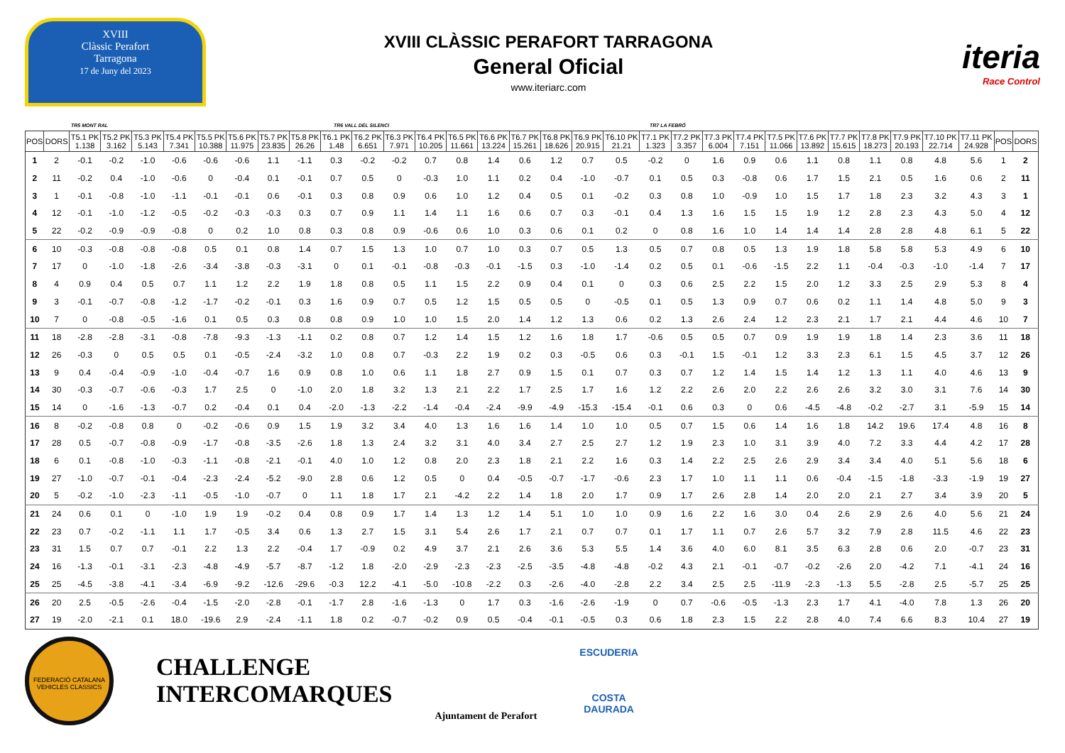XVIII
Clàssic Perafort
Tarragona
17 de Juny del 2023
XVIII CLÀSSIC PERAFORT TARRAGONA
General Oficial
www.iteriarc.com
iteria
Race Control
TR5 MONT RAL TR6 VALL DEL SILENCI TR7 LA FEBRÓ
| POS | DORS | T5.1 PK 1.138 | T5.2 PK 3.162 | T5.3 PK 5.143 | T5.4 PK 7.341 | T5.5 PK 10.388 | T5.6 PK 11.975 | T5.7 PK 23.835 | T5.8 PK 26.26 | T6.1 PK 1.48 | T6.2 PK 6.651 | T6.3 PK 7.971 | T6.4 PK 10.205 | T6.5 PK 11.661 | T6.6 PK 13.224 | T6.7 PK 15.261 | T6.8 PK 18.626 | T6.9 PK 20.915 | T6.10 PK 21.21 | T7.1 PK 1.323 | T7.2 PK 3.357 | T7.3 PK 6.004 | T7.4 PK 7.151 | T7.5 PK 11.066 | T7.6 PK 13.892 | T7.7 PK 15.615 | T7.8 PK 18.273 | T7.9 PK 20.193 | T7.10 PK 22.714 | T7.11 PK 24.928 | POS | DORS |
| --- | --- | --- | --- | --- | --- | --- | --- | --- | --- | --- | --- | --- | --- | --- | --- | --- | --- | --- | --- | --- | --- | --- | --- | --- | --- | --- | --- | --- | --- | --- | --- | --- |
| 1 | 2 | -0.1 | -0.2 | -1.0 | -0.6 | -0.6 | -0.6 | 1.1 | -1.1 | 0.3 | -0.2 | -0.2 | 0.7 | 0.8 | 1.4 | 0.6 | 1.2 | 0.7 | 0.5 | -0.2 | 0 | 1.6 | 0.9 | 0.6 | 1.1 | 0.8 | 1.1 | 0.8 | 4.8 | 5.6 | 1 | 2 |
| 2 | 11 | -0.2 | 0.4 | -1.0 | -0.6 | 0 | -0.4 | 0.1 | -0.1 | 0.7 | 0.5 | 0 | -0.3 | 1.0 | 1.1 | 0.2 | 0.4 | -1.0 | -0.7 | 0.1 | 0.5 | 0.3 | -0.8 | 0.6 | 1.7 | 1.5 | 2.1 | 0.5 | 1.6 | 0.6 | 2 | 11 |
| 3 | 1 | -0.1 | -0.8 | -1.0 | -1.1 | -0.1 | -0.1 | 0.6 | -0.1 | 0.3 | 0.8 | 0.9 | 0.6 | 1.0 | 1.2 | 0.4 | 0.5 | 0.1 | -0.2 | 0.3 | 0.8 | 1.0 | -0.9 | 1.0 | 1.5 | 1.7 | 1.8 | 2.3 | 3.2 | 4.3 | 3 | 1 |
| 4 | 12 | -0.1 | -1.0 | -1.2 | -0.5 | -0.2 | -0.3 | -0.3 | 0.3 | 0.7 | 0.9 | 1.1 | 1.4 | 1.1 | 1.6 | 0.6 | 0.7 | 0.3 | -0.1 | 0.4 | 1.3 | 1.6 | 1.5 | 1.5 | 1.9 | 1.2 | 2.8 | 2.3 | 4.3 | 5.0 | 4 | 12 |
| 5 | 22 | -0.2 | -0.9 | -0.9 | -0.8 | 0 | 0.2 | 1.0 | 0.8 | 0.3 | 0.8 | 0.9 | -0.6 | 0.6 | 1.0 | 0.3 | 0.6 | 0.1 | 0.2 | 0 | 0.8 | 1.6 | 1.0 | 1.4 | 1.4 | 1.4 | 2.8 | 2.8 | 4.8 | 6.1 | 5 | 22 |
| 6 | 10 | -0.3 | -0.8 | -0.8 | -0.8 | 0.5 | 0.1 | 0.8 | 1.4 | 0.7 | 1.5 | 1.3 | 1.0 | 0.7 | 1.0 | 0.3 | 0.7 | 0.5 | 1.3 | 0.5 | 0.7 | 0.8 | 0.5 | 1.3 | 1.9 | 1.8 | 5.8 | 5.8 | 5.3 | 4.9 | 6 | 10 |
| 7 | 17 | 0 | -1.0 | -1.8 | -2.6 | -3.4 | -3.8 | -0.3 | -3.1 | 0 | 0.1 | -0.1 | -0.8 | -0.3 | -0.1 | -1.5 | 0.3 | -1.0 | -1.4 | 0.2 | 0.5 | 0.1 | -0.6 | -1.5 | 2.2 | 1.1 | -0.4 | -0.3 | -1.0 | -1.4 | 7 | 17 |
| 8 | 4 | 0.9 | 0.4 | 0.5 | 0.7 | 1.1 | 1.2 | 2.2 | 1.9 | 1.8 | 0.8 | 0.5 | 1.1 | 1.5 | 2.2 | 0.9 | 0.4 | 0.1 | 0 | 0.3 | 0.6 | 2.5 | 2.2 | 1.5 | 2.0 | 1.2 | 3.3 | 2.5 | 2.9 | 5.3 | 8 | 4 |
| 9 | 3 | -0.1 | -0.7 | -0.8 | -1.2 | -1.7 | -0.2 | -0.1 | 0.3 | 1.6 | 0.9 | 0.7 | 0.5 | 1.2 | 1.5 | 0.5 | 0.5 | 0 | -0.5 | 0.1 | 0.5 | 1.3 | 0.9 | 0.7 | 0.6 | 0.2 | 1.1 | 1.4 | 4.8 | 5.0 | 9 | 3 |
| 10 | 7 | 0 | -0.8 | -0.5 | -1.6 | 0.1 | 0.5 | 0.3 | 0.8 | 0.8 | 0.9 | 1.0 | 1.0 | 1.5 | 2.0 | 1.4 | 1.2 | 1.3 | 0.6 | 0.2 | 1.3 | 2.6 | 2.4 | 1.2 | 2.3 | 2.1 | 1.7 | 2.1 | 4.4 | 4.6 | 10 | 7 |
| 11 | 18 | -2.8 | -2.8 | -3.1 | -0.8 | -7.8 | -9.3 | -1.3 | -1.1 | 0.2 | 0.8 | 0.7 | 1.2 | 1.4 | 1.5 | 1.2 | 1.6 | 1.8 | 1.7 | -0.6 | 0.5 | 0.5 | 0.7 | 0.9 | 1.9 | 1.9 | 1.8 | 1.4 | 2.3 | 3.6 | 11 | 18 |
| 12 | 26 | -0.3 | 0 | 0.5 | 0.5 | 0.1 | -0.5 | -2.4 | -3.2 | 1.0 | 0.8 | 0.7 | -0.3 | 2.2 | 1.9 | 0.2 | 0.3 | -0.5 | 0.6 | 0.3 | -0.1 | 1.5 | -0.1 | 1.2 | 3.3 | 2.3 | 6.1 | 1.5 | 4.5 | 3.7 | 12 | 26 |
| 13 | 9 | 0.4 | -0.4 | -0.9 | -1.0 | -0.4 | -0.7 | 1.6 | 0.9 | 0.8 | 1.0 | 0.6 | 1.1 | 1.8 | 2.7 | 0.9 | 1.5 | 0.1 | 0.7 | 0.3 | 0.7 | 1.2 | 1.4 | 1.5 | 1.4 | 1.2 | 1.3 | 1.1 | 4.0 | 4.6 | 13 | 9 |
| 14 | 30 | -0.3 | -0.7 | -0.6 | -0.3 | 1.7 | 2.5 | 0 | -1.0 | 2.0 | 1.8 | 3.2 | 1.3 | 2.1 | 2.2 | 1.7 | 2.5 | 1.7 | 1.6 | 1.2 | 2.2 | 2.6 | 2.0 | 2.2 | 2.6 | 2.6 | 3.2 | 3.0 | 3.1 | 7.6 | 14 | 30 |
| 15 | 14 | 0 | -1.6 | -1.3 | -0.7 | 0.2 | -0.4 | 0.1 | 0.4 | -2.0 | -1.3 | -2.2 | -1.4 | -0.4 | -2.4 | -9.9 | -4.9 | -15.3 | -15.4 | -0.1 | 0.6 | 0.3 | 0 | 0.6 | -4.5 | -4.8 | -0.2 | -2.7 | 3.1 | -5.9 | 15 | 14 |
| 16 | 8 | -0.2 | -0.8 | 0.8 | 0 | -0.2 | -0.6 | 0.9 | 1.5 | 1.9 | 3.2 | 3.4 | 4.0 | 1.3 | 1.6 | 1.6 | 1.4 | 1.0 | 1.0 | 0.5 | 0.7 | 1.5 | 0.6 | 1.4 | 1.6 | 1.8 | 14.2 | 19.6 | 17.4 | 4.8 | 16 | 8 |
| 17 | 28 | 0.5 | -0.7 | -0.8 | -0.9 | -1.7 | -0.8 | -3.5 | -2.6 | 1.8 | 1.3 | 2.4 | 3.2 | 3.1 | 4.0 | 3.4 | 2.7 | 2.5 | 2.7 | 1.2 | 1.9 | 2.3 | 1.0 | 3.1 | 3.9 | 4.0 | 7.2 | 3.3 | 4.4 | 4.2 | 17 | 28 |
| 18 | 6 | 0.1 | -0.8 | -1.0 | -0.3 | -1.1 | -0.8 | -2.1 | -0.1 | 4.0 | 1.0 | 1.2 | 0.8 | 2.0 | 2.3 | 1.8 | 2.1 | 2.2 | 1.6 | 0.3 | 1.4 | 2.2 | 2.5 | 2.6 | 2.9 | 3.4 | 3.4 | 4.0 | 5.1 | 5.6 | 18 | 6 |
| 19 | 27 | -1.0 | -0.7 | -0.1 | -0.4 | -2.3 | -2.4 | -5.2 | -9.0 | 2.8 | 0.6 | 1.2 | 0.5 | 0 | 0.4 | -0.5 | -0.7 | -1.7 | -0.6 | 2.3 | 1.7 | 1.0 | 1.1 | 1.1 | 0.6 | -0.4 | -1.5 | -1.8 | -3.3 | -1.9 | 19 | 27 |
| 20 | 5 | -0.2 | -1.0 | -2.3 | -1.1 | -0.5 | -1.0 | -0.7 | 0 | 1.1 | 1.8 | 1.7 | 2.1 | -4.2 | 2.2 | 1.4 | 1.8 | 2.0 | 1.7 | 0.9 | 1.7 | 2.6 | 2.8 | 1.4 | 2.0 | 2.0 | 2.1 | 2.7 | 3.4 | 3.9 | 20 | 5 |
| 21 | 24 | 0.6 | 0.1 | 0 | -1.0 | 1.9 | 1.9 | -0.2 | 0.4 | 0.8 | 0.9 | 1.7 | 1.4 | 1.3 | 1.2 | 1.4 | 5.1 | 1.0 | 1.0 | 0.9 | 1.6 | 2.2 | 1.6 | 3.0 | 0.4 | 2.6 | 2.9 | 2.6 | 4.0 | 5.6 | 21 | 24 |
| 22 | 23 | 0.7 | -0.2 | -1.1 | 1.1 | 1.7 | -0.5 | 3.4 | 0.6 | 1.3 | 2.7 | 1.5 | 3.1 | 5.4 | 2.6 | 1.7 | 2.1 | 0.7 | 0.7 | 0.1 | 1.7 | 1.1 | 0.7 | 2.6 | 5.7 | 3.2 | 7.9 | 2.8 | 11.5 | 4.6 | 22 | 23 |
| 23 | 31 | 1.5 | 0.7 | 0.7 | -0.1 | 2.2 | 1.3 | 2.2 | -0.4 | 1.7 | -0.9 | 0.2 | 4.9 | 3.7 | 2.1 | 2.6 | 3.6 | 5.3 | 5.5 | 1.4 | 3.6 | 4.0 | 6.0 | 8.1 | 3.5 | 6.3 | 2.8 | 0.6 | 2.0 | -0.7 | 23 | 31 |
| 24 | 16 | -1.3 | -0.1 | -3.1 | -2.3 | -4.8 | -4.9 | -5.7 | -8.7 | -1.2 | 1.8 | -2.0 | -2.9 | -2.3 | -2.3 | -2.5 | -3.5 | -4.8 | -4.8 | -0.2 | 4.3 | 2.1 | -0.1 | -0.7 | -0.2 | -2.6 | 2.0 | -4.2 | 7.1 | -4.1 | 24 | 16 |
| 25 | 25 | -4.5 | -3.8 | -4.1 | -3.4 | -6.9 | -9.2 | -12.6 | -29.6 | -0.3 | 12.2 | -4.1 | -5.0 | -10.8 | -2.2 | 0.3 | -2.6 | -4.0 | -2.8 | 2.2 | 3.4 | 2.5 | 2.5 | -11.9 | -2.3 | -1.3 | 5.5 | -2.8 | 2.5 | -5.7 | 25 | 25 |
| 26 | 20 | 2.5 | -0.5 | -2.6 | -0.4 | -1.5 | -2.0 | -2.8 | -0.1 | -1.7 | 2.8 | -1.6 | -1.3 | 0 | 1.7 | 0.3 | -1.6 | -2.6 | -1.9 | 0 | 0.7 | -0.6 | -0.5 | -1.3 | 2.3 | 1.7 | 4.1 | -4.0 | 7.8 | 1.3 | 26 | 20 |
| 27 | 19 | -2.0 | -2.1 | 0.1 | 18.0 | -19.6 | 2.9 | -2.4 | -1.1 | 1.8 | 0.2 | -0.7 | -0.2 | 0.9 | 0.5 | -0.4 | -0.1 | -0.5 | 0.3 | 0.6 | 1.8 | 2.3 | 1.5 | 2.2 | 2.8 | 4.0 | 7.4 | 6.6 | 8.3 | 10.4 | 27 | 19 |
FEDERACIÓ CATALANA
VEHICLES CLASSICS
CHALLENGE
INTERCOMARQUES
Ajuntament de Perafort
ESCUDERIA
COSTA
DAURADA